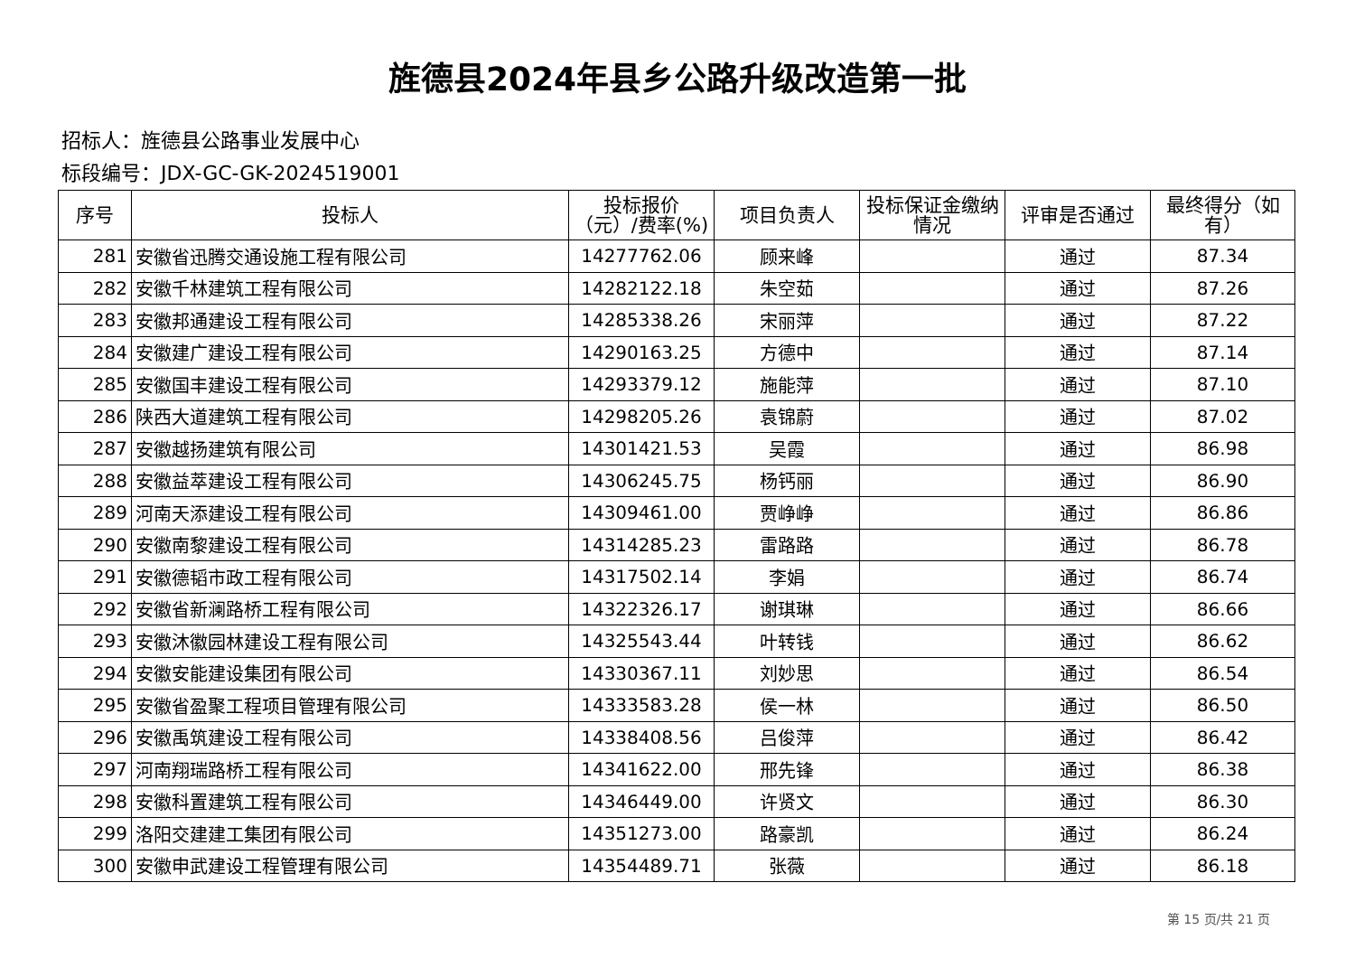旌德县2024年县乡公路升级改造第一批
招标人：旌德县公路事业发展中心
标段编号：JDX-GC-GK-2024519001
| 序号 | 投标人 | 投标报价（元）/费率(%) | 项目负责人 | 投标保证金缴纳情况 | 评审是否通过 | 最终得分（如有） |
| --- | --- | --- | --- | --- | --- | --- |
| 281 | 安徽省迅腾交通设施工程有限公司 | 14277762.06 | 顾来峰 | | 通过 | 87.34 |
| 282 | 安徽千林建筑工程有限公司 | 14282122.18 | 朱空茹 | | 通过 | 87.26 |
| 283 | 安徽邦通建设工程有限公司 | 14285338.26 | 宋丽萍 | | 通过 | 87.22 |
| 284 | 安徽建广建设工程有限公司 | 14290163.25 | 方德中 | | 通过 | 87.14 |
| 285 | 安徽国丰建设工程有限公司 | 14293379.12 | 施能萍 | | 通过 | 87.10 |
| 286 | 陕西大道建筑工程有限公司 | 14298205.26 | 袁锦蔚 | | 通过 | 87.02 |
| 287 | 安徽越扬建筑有限公司 | 14301421.53 | 吴霞 | | 通过 | 86.98 |
| 288 | 安徽益萃建设工程有限公司 | 14306245.75 | 杨钙丽 | | 通过 | 86.90 |
| 289 | 河南天添建设工程有限公司 | 14309461.00 | 贾峥峥 | | 通过 | 86.86 |
| 290 | 安徽南黎建设工程有限公司 | 14314285.23 | 雷路路 | | 通过 | 86.78 |
| 291 | 安徽德韬市政工程有限公司 | 14317502.14 | 李娟 | | 通过 | 86.74 |
| 292 | 安徽省新澜路桥工程有限公司 | 14322326.17 | 谢琪琳 | | 通过 | 86.66 |
| 293 | 安徽沐徽园林建设工程有限公司 | 14325543.44 | 叶转钱 | | 通过 | 86.62 |
| 294 | 安徽安能建设集团有限公司 | 14330367.11 | 刘妙思 | | 通过 | 86.54 |
| 295 | 安徽省盈聚工程项目管理有限公司 | 14333583.28 | 侯一林 | | 通过 | 86.50 |
| 296 | 安徽禹筑建设工程有限公司 | 14338408.56 | 吕俊萍 | | 通过 | 86.42 |
| 297 | 河南翔瑞路桥工程有限公司 | 14341622.00 | 邢先锋 | | 通过 | 86.38 |
| 298 | 安徽科置建筑工程有限公司 | 14346449.00 | 许贤文 | | 通过 | 86.30 |
| 299 | 洛阳交建建工集团有限公司 | 14351273.00 | 路豪凯 | | 通过 | 86.24 |
| 300 | 安徽申武建设工程管理有限公司 | 14354489.71 | 张薇 | | 通过 | 86.18 |
第 15 页/共 21 页